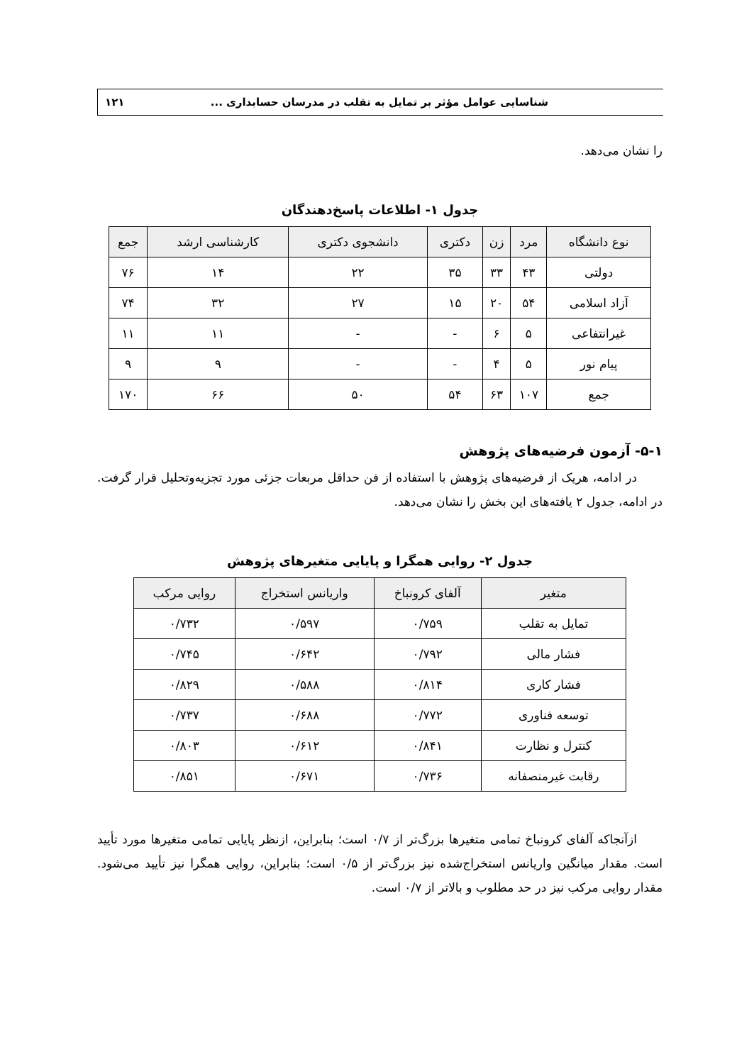شناسایی عوامل مؤثر بر تمایل به تقلب در مدرسان حسابداری ... ۱۲۱
را نشان می‌دهد.
جدول ۱- اطلاعات پاسخ‌دهندگان
| نوع دانشگاه | مرد | زن | دکتری | دانشجوی دکتری | کارشناسی ارشد | جمع |
| --- | --- | --- | --- | --- | --- | --- |
| دولتی | ۴۳ | ۳۳ | ۳۵ | ۲۲ | ۱۴ | ۷۶ |
| آزاد اسلامی | ۵۴ | ۲۰ | ۱۵ | ۲۷ | ۳۲ | ۷۴ |
| غیرانتفاعی | ۵ | ۶ | - | - | ۱۱ | ۱۱ |
| پیام نور | ۵ | ۴ | - | - | ۹ | ۹ |
| جمع | ۱۰۷ | ۶۳ | ۵۴ | ۵۰ | ۶۶ | ۱۷۰ |
۵-۱- آزمون فرضیه‌های پژوهش
در ادامه، هریک از فرضیه‌های پژوهش با استفاده از فن حداقل مربعات جزئی مورد تجزیه‌وتحلیل قرار گرفت. در ادامه، جدول ۲ یافته‌های این بخش را نشان می‌دهد.
جدول ۲- روایی همگرا و پایایی متغیرهای پژوهش
| متغیر | آلفای کرونباخ | واریانس استخراج | روایی مرکب |
| --- | --- | --- | --- |
| تمایل به تقلب | ۰/۷۵۹ | ۰/۵۹۷ | ۰/۷۳۲ |
| فشار مالی | ۰/۷۹۲ | ۰/۶۴۲ | ۰/۷۴۵ |
| فشار کاری | ۰/۸۱۴ | ۰/۵۸۸ | ۰/۸۲۹ |
| توسعه فناوری | ۰/۷۷۲ | ۰/۶۸۸ | ۰/۷۳۷ |
| کنترل و نظارت | ۰/۸۴۱ | ۰/۶۱۲ | ۰/۸۰۳ |
| رقابت غیرمنصفانه | ۰/۷۳۶ | ۰/۶۷۱ | ۰/۸۵۱ |
ازآنجاکه آلفای کرونباخ تمامی متغیرها بزرگ‌تر از ۰/۷ است؛ بنابراین، ازنظر پایایی تمامی متغیرها مورد تأیید است. مقدار میانگین واریانس استخراج‌شده نیز بزرگ‌تر از ۰/۵ است؛ بنابراین، روایی همگرا نیز تأیید می‌شود. مقدار روایی مرکب نیز در حد مطلوب و بالاتر از ۰/۷ است.